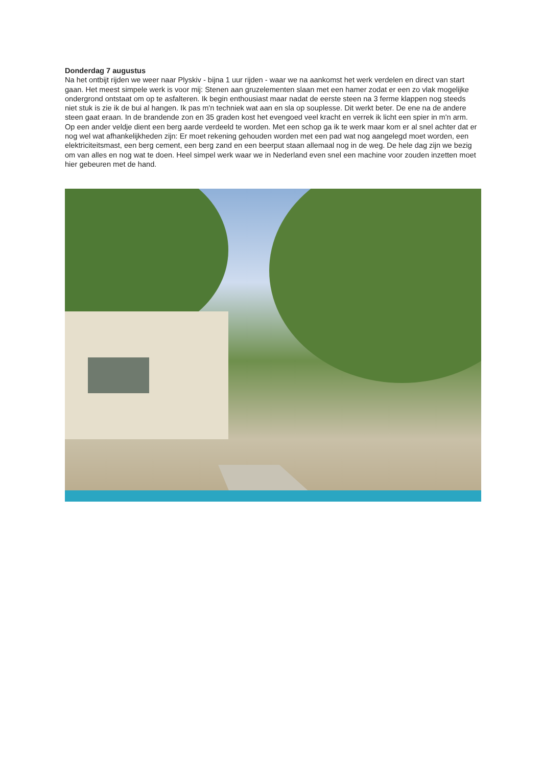Donderdag 7 augustus
Na het ontbijt rijden we weer naar Plyskiv - bijna 1 uur rijden - waar we na aankomst het werk verdelen en direct van start gaan. Het meest simpele werk is voor mij: Stenen aan gruzelementen slaan met een hamer zodat er een zo vlak mogelijke ondergrond ontstaat om op te asfalteren. Ik begin enthousiast maar nadat de eerste steen na 3 ferme klappen nog steeds niet stuk is zie ik de bui al hangen. Ik pas m'n techniek wat aan en sla op souplesse. Dit werkt beter. De ene na de andere steen gaat eraan. In de brandende zon en 35 graden kost het evengoed veel kracht en verrek ik licht een spier in m'n arm. Op een ander veldje dient een berg aarde verdeeld te worden. Met een schop ga ik te werk maar kom er al snel achter dat er nog wel wat afhankelijkheden zijn: Er moet rekening gehouden worden met een pad wat nog aangelegd moet worden, een elektriciteitsmast, een berg cement, een berg zand en een beerput staan allemaal nog in de weg. De hele dag zijn we bezig om van alles en nog wat te doen. Heel simpel werk waar we in Nederland even snel een machine voor zouden inzetten moet hier gebeuren met de hand.